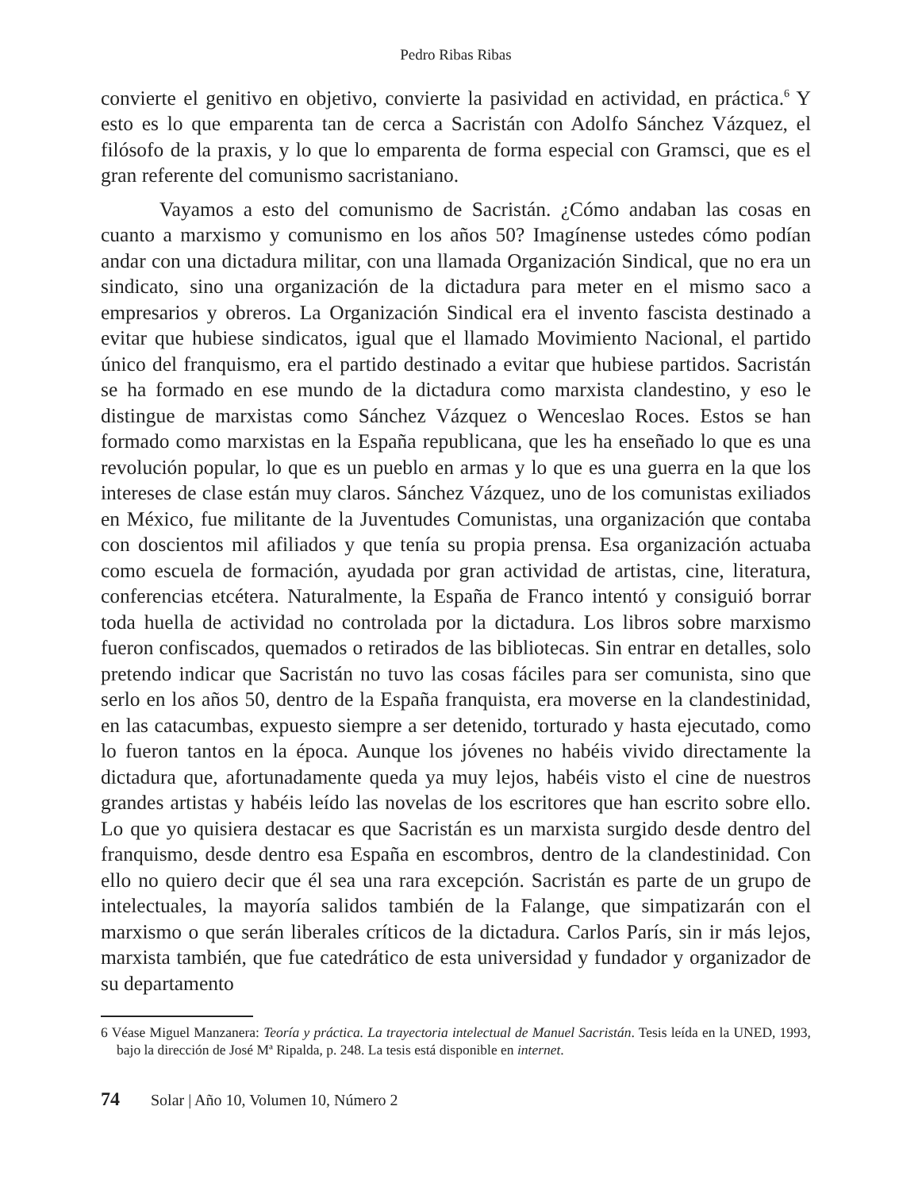Pedro Ribas Ribas
convierte el genitivo en objetivo, convierte la pasividad en actividad, en práctica.<sup>6</sup> Y esto es lo que emparenta tan de cerca a Sacristán con Adolfo Sánchez Vázquez, el filósofo de la praxis, y lo que lo emparenta de forma especial con Gramsci, que es el gran referente del comunismo sacristaniano.
Vayamos a esto del comunismo de Sacristán. ¿Cómo andaban las cosas en cuanto a marxismo y comunismo en los años 50? Imagínense ustedes cómo podían andar con una dictadura militar, con una llamada Organización Sindical, que no era un sindicato, sino una organización de la dictadura para meter en el mismo saco a empresarios y obreros. La Organización Sindical era el invento fascista destinado a evitar que hubiese sindicatos, igual que el llamado Movimiento Nacional, el partido único del franquismo, era el partido destinado a evitar que hubiese partidos. Sacristán se ha formado en ese mundo de la dictadura como marxista clandestino, y eso le distingue de marxistas como Sánchez Vázquez o Wenceslao Roces. Estos se han formado como marxistas en la España republicana, que les ha enseñado lo que es una revolución popular, lo que es un pueblo en armas y lo que es una guerra en la que los intereses de clase están muy claros. Sánchez Vázquez, uno de los comunistas exiliados en México, fue militante de la Juventudes Comunistas, una organización que contaba con doscientos mil afiliados y que tenía su propia prensa. Esa organización actuaba como escuela de formación, ayudada por gran actividad de artistas, cine, literatura, conferencias etcétera. Naturalmente, la España de Franco intentó y consiguió borrar toda huella de actividad no controlada por la dictadura. Los libros sobre marxismo fueron confiscados, quemados o retirados de las bibliotecas. Sin entrar en detalles, solo pretendo indicar que Sacristán no tuvo las cosas fáciles para ser comunista, sino que serlo en los años 50, dentro de la España franquista, era moverse en la clandestinidad, en las catacumbas, expuesto siempre a ser detenido, torturado y hasta ejecutado, como lo fueron tantos en la época. Aunque los jóvenes no habéis vivido directamente la dictadura que, afortunadamente queda ya muy lejos, habéis visto el cine de nuestros grandes artistas y habéis leído las novelas de los escritores que han escrito sobre ello. Lo que yo quisiera destacar es que Sacristán es un marxista surgido desde dentro del franquismo, desde dentro esa España en escombros, dentro de la clandestinidad. Con ello no quiero decir que él sea una rara excepción. Sacristán es parte de un grupo de intelectuales, la mayoría salidos también de la Falange, que simpatizarán con el marxismo o que serán liberales críticos de la dictadura. Carlos París, sin ir más lejos, marxista también, que fue catedrático de esta universidad y fundador y organizador de su departamento
6 Véase Miguel Manzanera: Teoría y práctica. La trayectoria intelectual de Manuel Sacristán. Tesis leída en la UNED, 1993, bajo la dirección de José Mª Ripalda, p. 248. La tesis está disponible en internet.
74 Solar | Año 10, Volumen 10, Número 2